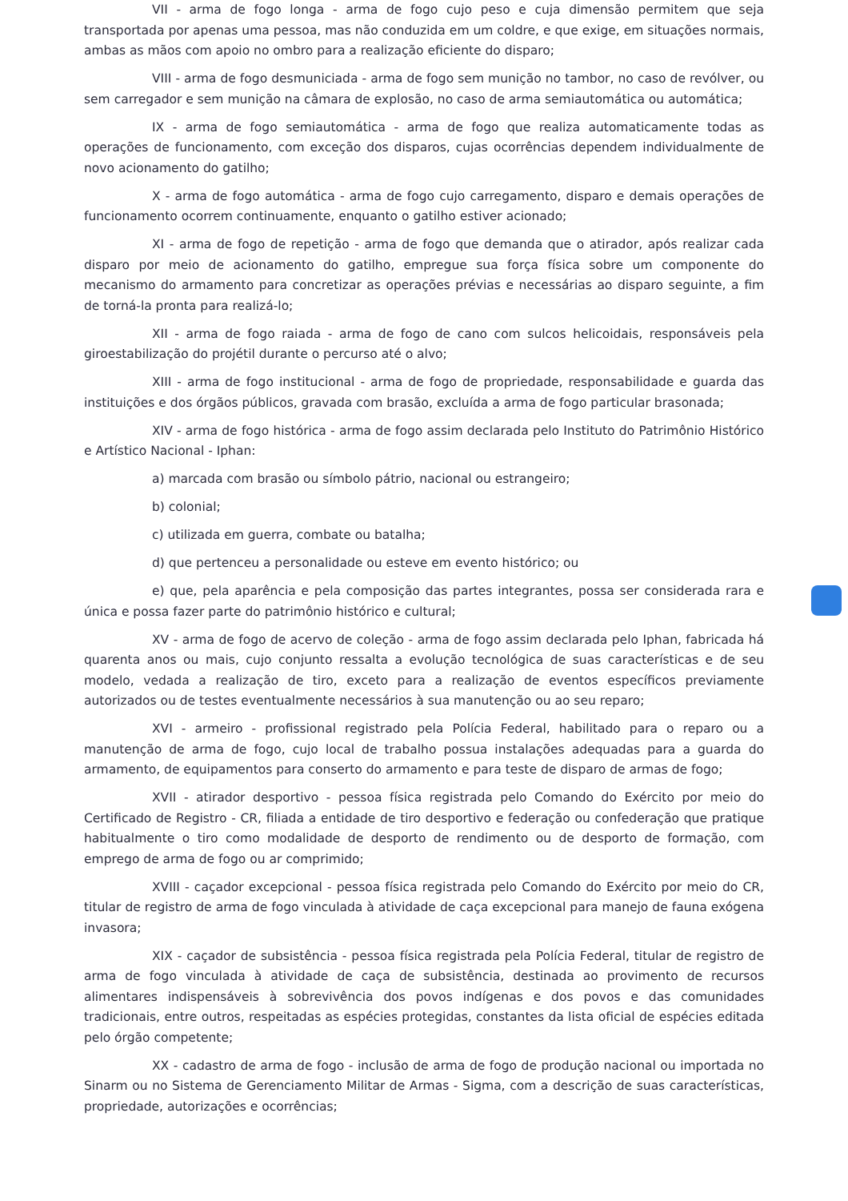VII - arma de fogo longa - arma de fogo cujo peso e cuja dimensão permitem que seja transportada por apenas uma pessoa, mas não conduzida em um coldre, e que exige, em situações normais, ambas as mãos com apoio no ombro para a realização eficiente do disparo;
VIII - arma de fogo desmuniciada - arma de fogo sem munição no tambor, no caso de revólver, ou sem carregador e sem munição na câmara de explosão, no caso de arma semiautomática ou automática;
IX - arma de fogo semiautomática - arma de fogo que realiza automaticamente todas as operações de funcionamento, com exceção dos disparos, cujas ocorrências dependem individualmente de novo acionamento do gatilho;
X - arma de fogo automática - arma de fogo cujo carregamento, disparo e demais operações de funcionamento ocorrem continuamente, enquanto o gatilho estiver acionado;
XI - arma de fogo de repetição - arma de fogo que demanda que o atirador, após realizar cada disparo por meio de acionamento do gatilho, empregue sua força física sobre um componente do mecanismo do armamento para concretizar as operações prévias e necessárias ao disparo seguinte, a fim de torná-la pronta para realizá-lo;
XII - arma de fogo raiada - arma de fogo de cano com sulcos helicoidais, responsáveis pela giroestabilização do projétil durante o percurso até o alvo;
XIII - arma de fogo institucional - arma de fogo de propriedade, responsabilidade e guarda das instituições e dos órgãos públicos, gravada com brasão, excluída a arma de fogo particular brasonada;
XIV - arma de fogo histórica - arma de fogo assim declarada pelo Instituto do Patrimônio Histórico e Artístico Nacional - Iphan:
a) marcada com brasão ou símbolo pátrio, nacional ou estrangeiro;
b) colonial;
c) utilizada em guerra, combate ou batalha;
d) que pertenceu a personalidade ou esteve em evento histórico; ou
e) que, pela aparência e pela composição das partes integrantes, possa ser considerada rara e única e possa fazer parte do patrimônio histórico e cultural;
XV - arma de fogo de acervo de coleção - arma de fogo assim declarada pelo Iphan, fabricada há quarenta anos ou mais, cujo conjunto ressalta a evolução tecnológica de suas características e de seu modelo, vedada a realização de tiro, exceto para a realização de eventos específicos previamente autorizados ou de testes eventualmente necessários à sua manutenção ou ao seu reparo;
XVI - armeiro - profissional registrado pela Polícia Federal, habilitado para o reparo ou a manutenção de arma de fogo, cujo local de trabalho possua instalações adequadas para a guarda do armamento, de equipamentos para conserto do armamento e para teste de disparo de armas de fogo;
XVII - atirador desportivo - pessoa física registrada pelo Comando do Exército por meio do Certificado de Registro - CR, filiada a entidade de tiro desportivo e federação ou confederação que pratique habitualmente o tiro como modalidade de desporto de rendimento ou de desporto de formação, com emprego de arma de fogo ou ar comprimido;
XVIII - caçador excepcional - pessoa física registrada pelo Comando do Exército por meio do CR, titular de registro de arma de fogo vinculada à atividade de caça excepcional para manejo de fauna exógena invasora;
XIX - caçador de subsistência - pessoa física registrada pela Polícia Federal, titular de registro de arma de fogo vinculada à atividade de caça de subsistência, destinada ao provimento de recursos alimentares indispensáveis à sobrevivência dos povos indígenas e dos povos e das comunidades tradicionais, entre outros, respeitadas as espécies protegidas, constantes da lista oficial de espécies editada pelo órgão competente;
XX - cadastro de arma de fogo - inclusão de arma de fogo de produção nacional ou importada no Sinarm ou no Sistema de Gerenciamento Militar de Armas - Sigma, com a descrição de suas características, propriedade, autorizações e ocorrências;